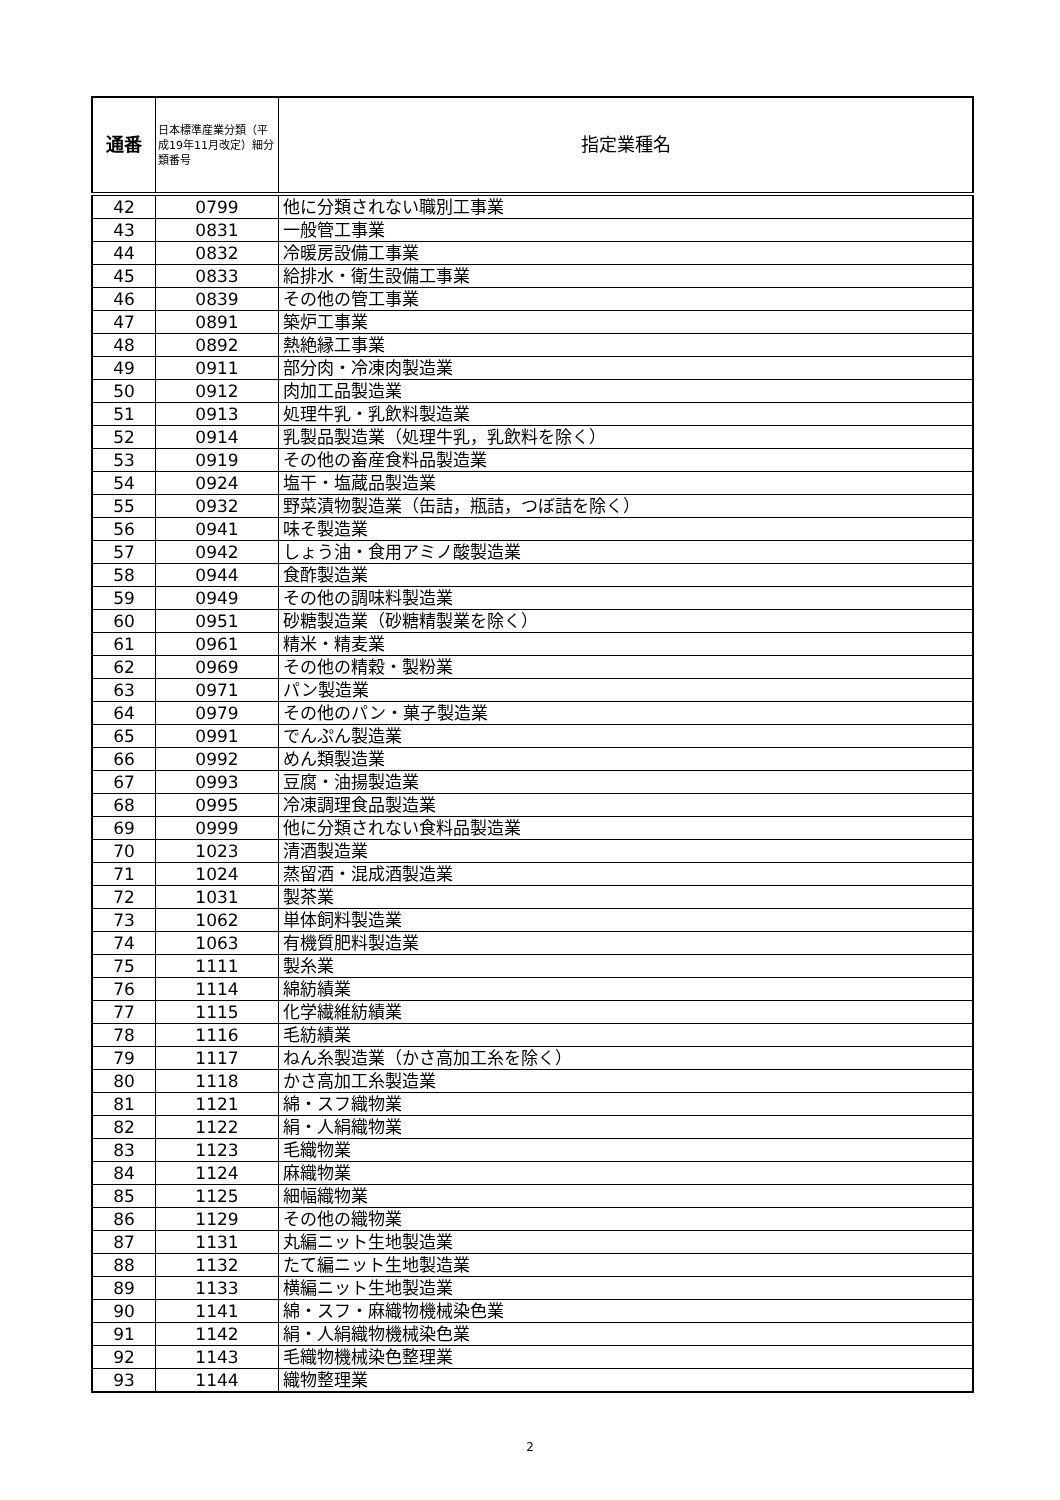| 通番 | 日本標準産業分類（平成19年11月改定）細分類番号 | 指定業種名 |
| --- | --- | --- |
| 42 | 0799 | 他に分類されない職別工事業 |
| 43 | 0831 | 一般管工事業 |
| 44 | 0832 | 冷暖房設備工事業 |
| 45 | 0833 | 給排水・衛生設備工事業 |
| 46 | 0839 | その他の管工事業 |
| 47 | 0891 | 築炉工事業 |
| 48 | 0892 | 熱絶縁工事業 |
| 49 | 0911 | 部分肉・冷凍肉製造業 |
| 50 | 0912 | 肉加工品製造業 |
| 51 | 0913 | 処理牛乳・乳飲料製造業 |
| 52 | 0914 | 乳製品製造業（処理牛乳，乳飲料を除く） |
| 53 | 0919 | その他の畜産食料品製造業 |
| 54 | 0924 | 塩干・塩蔵品製造業 |
| 55 | 0932 | 野菜漬物製造業（缶詰，瓶詰，つぼ詰を除く） |
| 56 | 0941 | 味そ製造業 |
| 57 | 0942 | しょう油・食用アミノ酸製造業 |
| 58 | 0944 | 食酢製造業 |
| 59 | 0949 | その他の調味料製造業 |
| 60 | 0951 | 砂糖製造業（砂糖精製業を除く） |
| 61 | 0961 | 精米・精麦業 |
| 62 | 0969 | その他の精穀・製粉業 |
| 63 | 0971 | パン製造業 |
| 64 | 0979 | その他のパン・菓子製造業 |
| 65 | 0991 | でんぷん製造業 |
| 66 | 0992 | めん類製造業 |
| 67 | 0993 | 豆腐・油揚製造業 |
| 68 | 0995 | 冷凍調理食品製造業 |
| 69 | 0999 | 他に分類されない食料品製造業 |
| 70 | 1023 | 清酒製造業 |
| 71 | 1024 | 蒸留酒・混成酒製造業 |
| 72 | 1031 | 製茶業 |
| 73 | 1062 | 単体飼料製造業 |
| 74 | 1063 | 有機質肥料製造業 |
| 75 | 1111 | 製糸業 |
| 76 | 1114 | 綿紡績業 |
| 77 | 1115 | 化学繊維紡績業 |
| 78 | 1116 | 毛紡績業 |
| 79 | 1117 | ねん糸製造業（かさ高加工糸を除く） |
| 80 | 1118 | かさ高加工糸製造業 |
| 81 | 1121 | 綿・スフ織物業 |
| 82 | 1122 | 絹・人絹織物業 |
| 83 | 1123 | 毛織物業 |
| 84 | 1124 | 麻織物業 |
| 85 | 1125 | 細幅織物業 |
| 86 | 1129 | その他の織物業 |
| 87 | 1131 | 丸編ニット生地製造業 |
| 88 | 1132 | たて編ニット生地製造業 |
| 89 | 1133 | 横編ニット生地製造業 |
| 90 | 1141 | 綿・スフ・麻織物機械染色業 |
| 91 | 1142 | 絹・人絹織物機械染色業 |
| 92 | 1143 | 毛織物機械染色整理業 |
| 93 | 1144 | 織物整理業 |
2